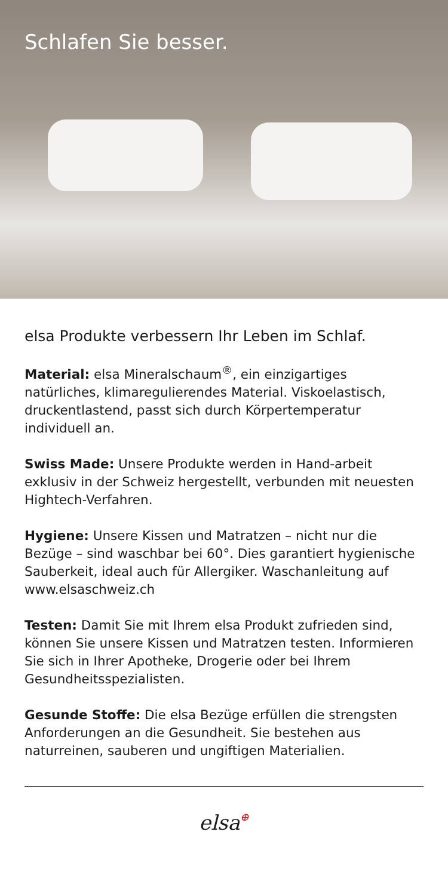Schlafen Sie besser.
elsa Produkte verbessern Ihr Leben im Schlaf.
Material: elsa Mineralschaum<sup>®</sup>, ein einzigartiges natürliches, klimaregulierendes Material. Viskoelastisch, druckentlastend, passt sich durch Körpertemperatur individuell an.
Swiss Made: Unsere Produkte werden in Hand-arbeit exklusiv in der Schweiz hergestellt, verbunden mit neuesten Hightech-Verfahren.
Hygiene: Unsere Kissen und Matratzen – nicht nur die Bezüge – sind waschbar bei 60°. Dies garantiert hygienische Sauberkeit, ideal auch für Allergiker. Waschanleitung auf www.elsaschweiz.ch
Testen: Damit Sie mit Ihrem elsa Produkt zufrieden sind, können Sie unsere Kissen und Matratzen testen. Informieren Sie sich in Ihrer Apotheke, Drogerie oder bei Ihrem Gesundheitsspezialisten.
Gesunde Stoffe: Die elsa Bezüge erfüllen die strengsten Anforderungen an die Gesundheit. Sie bestehen aus naturreinen, sauberen und ungiftigen Materialien.
elsa⊕